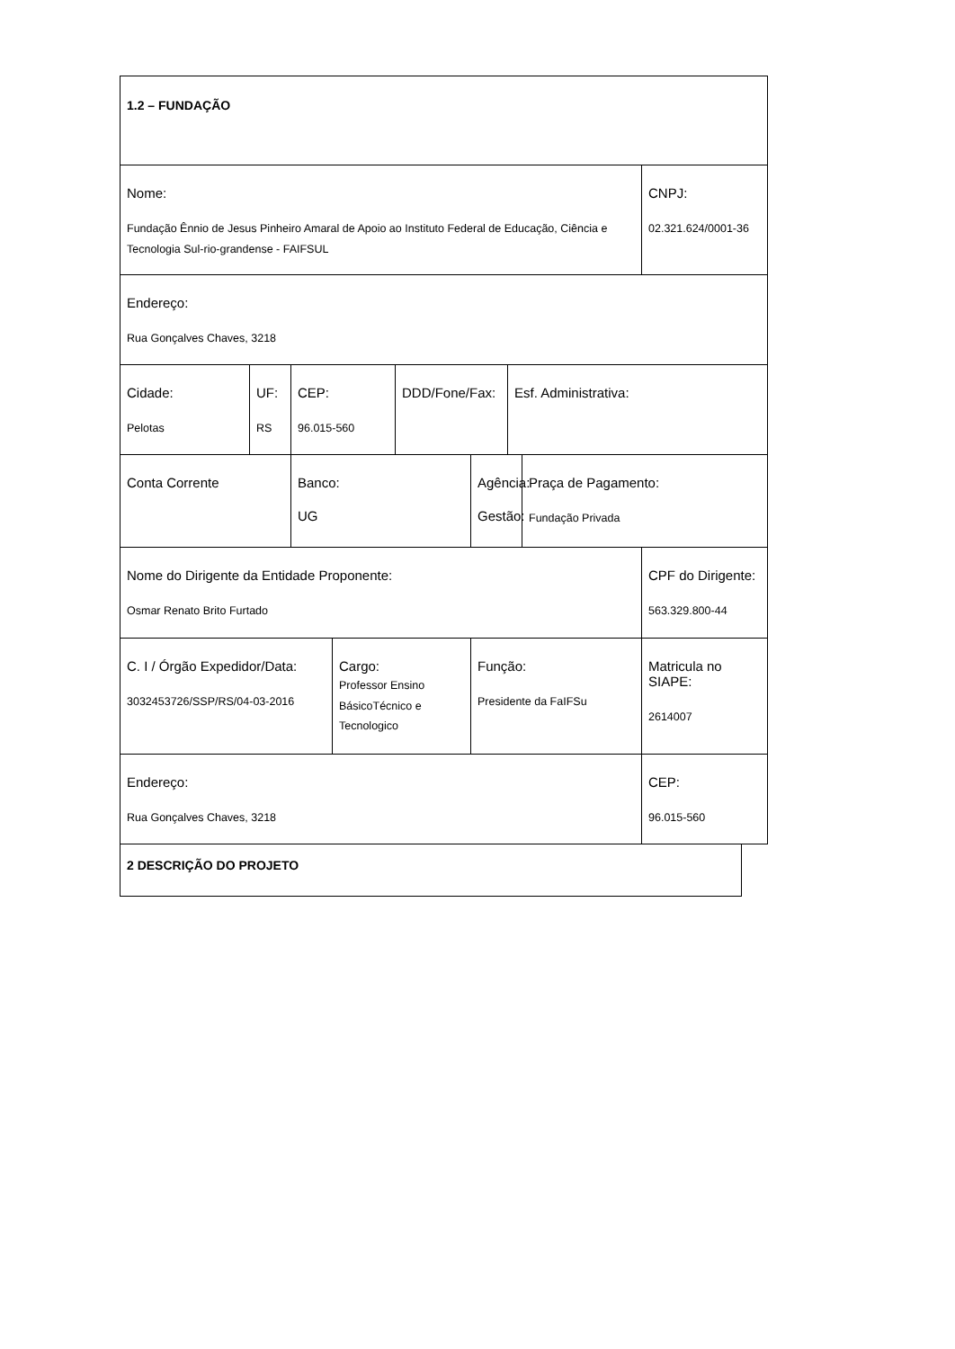| 1.2 – FUNDAÇÃO | | | | | | | | |
| Nome: Fundação Ênnio de Jesus Pinheiro Amaral de Apoio ao Instituto Federal de Educação, Ciência e Tecnologia Sul-rio-grandense - FAIFSUL | | | | | | | | CNPJ: 02.321.624/0001-36 |
| Endereço: Rua Gonçalves Chaves, 3218 | | | | | | | | |
| Cidade: Pelotas | UF: RS | CEP: 96.015-560 | | DDD/Fone/Fax: | | Esf. Administrativa: | | |
| Conta Corrente | | Banco: UG | | | Agência: Gestão: | | Praça de Pagamento: Fundação Privada | |
| Nome do Dirigente da Entidade Proponente: Osmar Renato Brito Furtado | | | | | | | | CPF do Dirigente: 563.329.800-44 |
| C. I / Órgão Expedidor/Data: 3032453726/SSP/RS/04-03-2016 | | | Cargo: Professor Ensino BásicoTécnico e Tecnologico | | Função: Presidente da FaIFSu | | | Matricula no SIAPE: 2614007 |
| Endereço: Rua Gonçalves Chaves, 3218 | | | | | | | | CEP: 96.015-560 |
| 2 DESCRIÇÃO DO PROJETO |